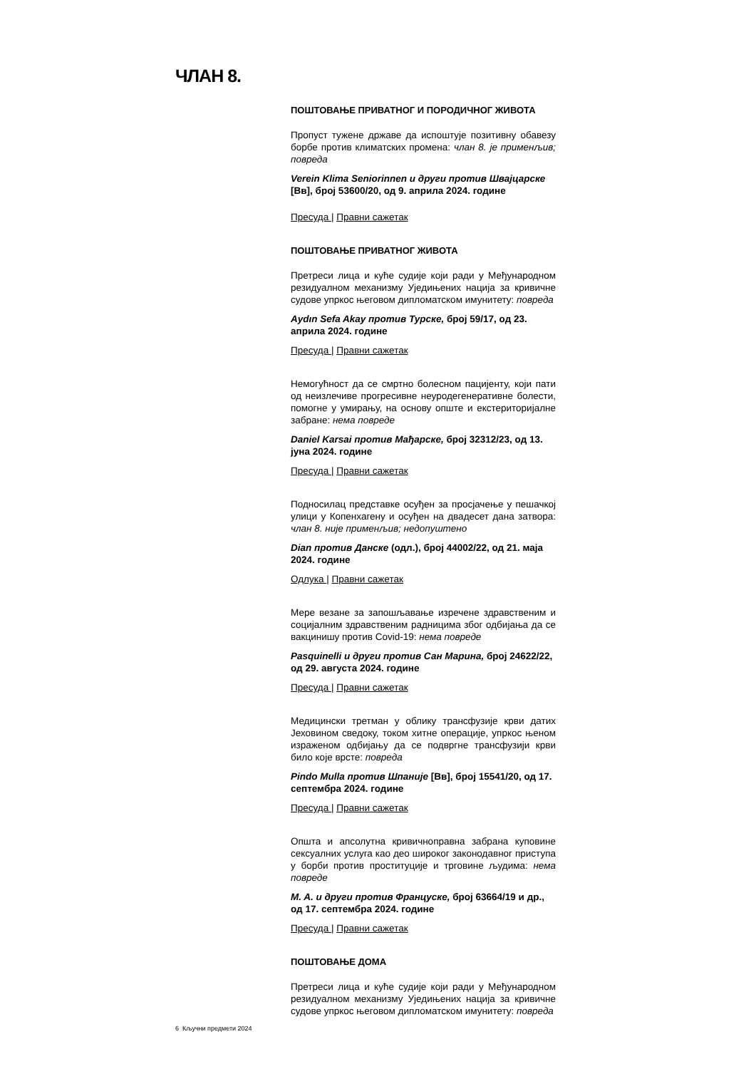ЧЛАН 8.
ПОШТОВАЊЕ ПРИВАТНОГ И ПОРОДИЧНОГ ЖИВОТА
Пропуст тужене државе да испоштује позитивну обавезу борбе против климатских промена: члан 8. је применљив; повреда
Verein Klima Seniorinnen и други против Швајцарске [Вв], број 53600/20, од 9. априла 2024. године
Пресуда | Правни сажетак
ПОШТОВАЊЕ ПРИВАТНОГ ЖИВОТА
Претреси лица и куће судије који ради у Међународном резидуалном механизму Уједињених нација за кривичне судове упркос његовом дипломатском имунитету: повреда
Aydın Sefa Akay против Турске, број 59/17, од 23. априла 2024. године
Пресуда | Правни сажетак
Немогућност да се смртно болесном пацијенту, који пати од неизлечиве прогресивне неуродегенеративне болести, помогне у умирању, на основу опште и екстериторијалне забране: нема повреде
Daniel Karsai против Мађарске, број 32312/23, од 13. јуна 2024. године
Пресуда | Правни сажетак
Подносилац представке осуђен за просјачење у пешачкој улици у Копенхагену и осуђен на двадесет дана затвора: члан 8. није применљив; недопуштено
Dian против Данске (одл.), број 44002/22, од 21. маја 2024. године
Одлука | Правни сажетак
Мере везане за запошљавање изречене здравственим и социјалним здравственим радницима због одбијања да се вакцинишу против Covid-19: нема повреде
Pasquinelli и други против Сан Марина, број 24622/22, од 29. августа 2024. године
Пресуда | Правни сажетак
Медицински третман у облику трансфузије крви датих Јеховином сведоку, током хитне операције, упркос њеном израженом одбијању да се подвргне трансфузији крви било које врсте: повреда
Pindo Mulla против Шпаније [Вв], број 15541/20, од 17. септембра 2024. године
Пресуда | Правни сажетак
Општа и апсолутна кривичноправна забрана куповине сексуалних услуга као део широког законодавног приступа у борби против проституције и трговине људима: нема повреде
M. A. и други против Француске, број 63664/19 и др., од 17. септембра 2024. године
Пресуда | Правни сажетак
ПОШТОВАЊЕ ДОМА
Претреси лица и куће судије који ради у Међународном резидуалном механизму Уједињених нација за кривичне судове упркос његовом дипломатском имунитету: повреда
6 Кључни предмети 2024